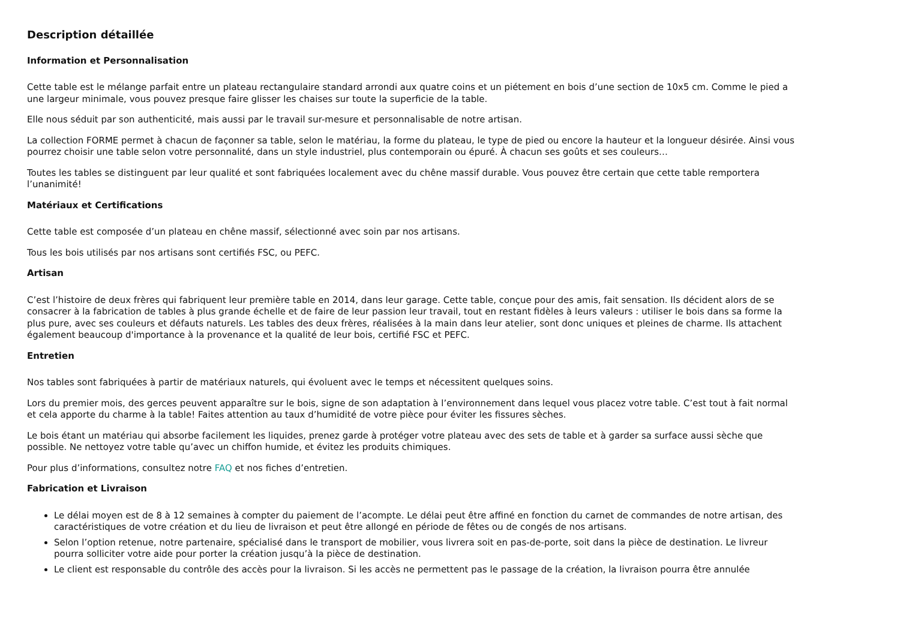Description détaillée
Information et Personnalisation
Cette table est le mélange parfait entre un plateau rectangulaire standard arrondi aux quatre coins et un piétement en bois d’une section de 10x5 cm. Comme le pied a une largeur minimale, vous pouvez presque faire glisser les chaises sur toute la superficie de la table.
Elle nous séduit par son authenticité, mais aussi par le travail sur-mesure et personnalisable de notre artisan.
La collection FORME permet à chacun de façonner sa table, selon le matériau, la forme du plateau, le type de pied ou encore la hauteur et la longueur désirée. Ainsi vous pourrez choisir une table selon votre personnalité, dans un style industriel, plus contemporain ou épuré. À chacun ses goûts et ses couleurs…
Toutes les tables se distinguent par leur qualité et sont fabriquées localement avec du chêne massif durable. Vous pouvez être certain que cette table remportera l’unanimité!
Matériaux et Certifications
Cette table est composée d’un plateau en chêne massif, sélectionné avec soin par nos artisans.
Tous les bois utilisés par nos artisans sont certifiés FSC, ou PEFC.
Artisan
C’est l’histoire de deux frères qui fabriquent leur première table en 2014, dans leur garage. Cette table, conçue pour des amis, fait sensation. Ils décident alors de se consacrer à la fabrication de tables à plus grande échelle et de faire de leur passion leur travail, tout en restant fidèles à leurs valeurs : utiliser le bois dans sa forme la plus pure, avec ses couleurs et défauts naturels. Les tables des deux frères, réalisées à la main dans leur atelier, sont donc uniques et pleines de charme. Ils attachent également beaucoup d'importance à la provenance et la qualité de leur bois, certifié FSC et PEFC.
Entretien
Nos tables sont fabriquées à partir de matériaux naturels, qui évoluent avec le temps et nécessitent quelques soins.
Lors du premier mois, des gerces peuvent apparaître sur le bois, signe de son adaptation à l’environnement dans lequel vous placez votre table. C’est tout à fait normal et cela apporte du charme à la table! Faites attention au taux d’humidité de votre pièce pour éviter les fissures sèches.
Le bois étant un matériau qui absorbe facilement les liquides, prenez garde à protéger votre plateau avec des sets de table et à garder sa surface aussi sèche que possible. Ne nettoyez votre table qu’avec un chiffon humide, et évitez les produits chimiques.
Pour plus d’informations, consultez notre FAQ et nos fiches d’entretien.
Fabrication et Livraison
Le délai moyen est de 8 à 12 semaines à compter du paiement de l’acompte. Le délai peut être affiné en fonction du carnet de commandes de notre artisan, des caractéristiques de votre création et du lieu de livraison et peut être allongé en période de fêtes ou de congés de nos artisans.
Selon l’option retenue, notre partenaire, spécialisé dans le transport de mobilier, vous livrera soit en pas-de-porte, soit dans la pièce de destination. Le livreur pourra solliciter votre aide pour porter la création jusqu’à la pièce de destination.
Le client est responsable du contrôle des accès pour la livraison. Si les accès ne permettent pas le passage de la création, la livraison pourra être annulée